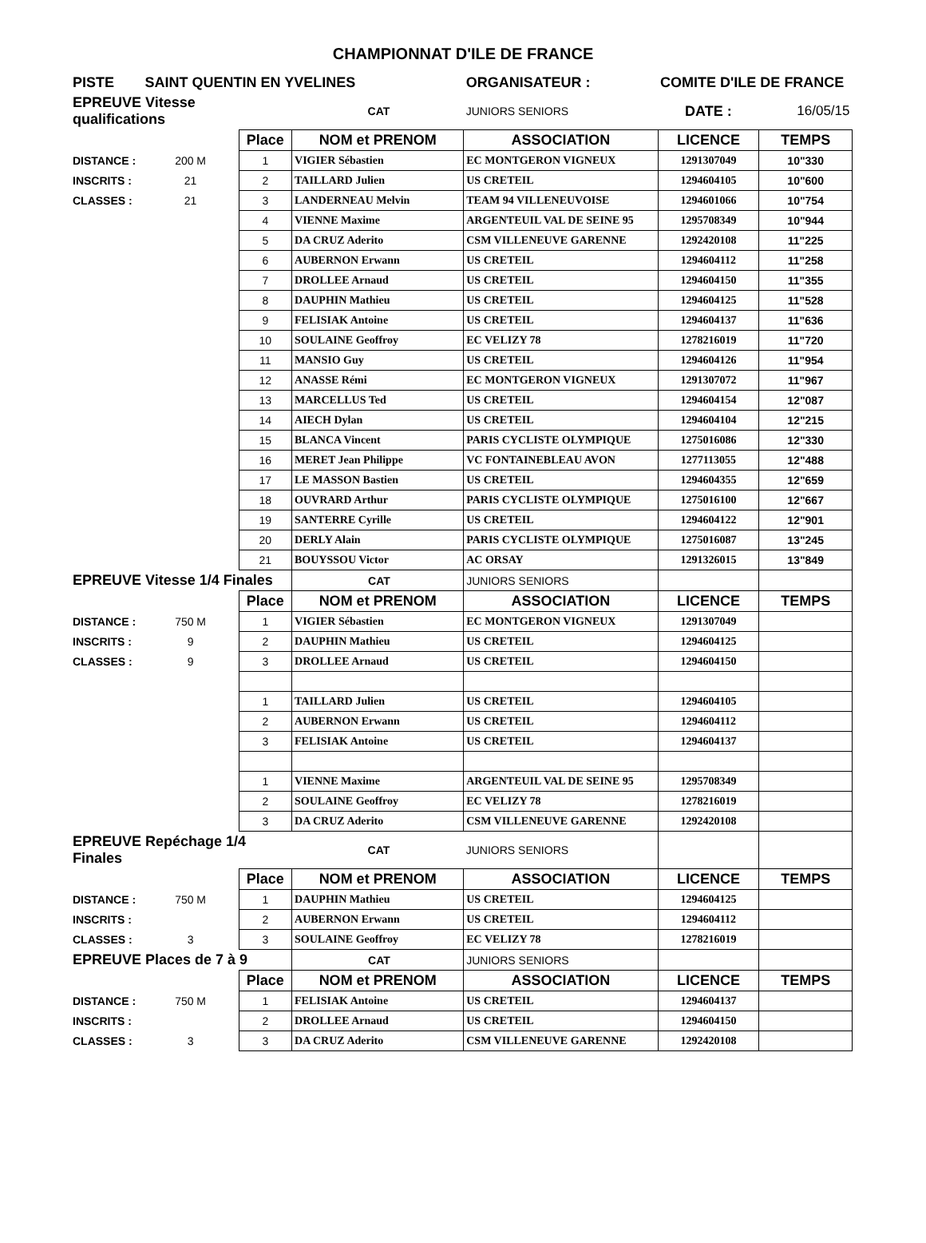CHAMPIONNAT D'ILE DE FRANCE
| PISTE | SAINT QUENTIN EN YVELINES | | | ORGANISATEUR : | COMITE D'ILE DE FRANCE | |
| EPREUVE Vitesse qualifications | | | CAT | JUNIORS SENIORS | DATE : | 16/05/15 |
| | | Place | NOM et PRENOM | ASSOCIATION | LICENCE | TEMPS |
| DISTANCE : | 200 M | 1 | VIGIER Sébastien | EC MONTGERON VIGNEUX | 1291307049 | 10"330 |
| INSCRITS : | 21 | 2 | TAILLARD Julien | US CRETEIL | 1294604105 | 10"600 |
| CLASSES : | 21 | 3 | LANDERNEAU Melvin | TEAM 94 VILLENEUVOISE | 1294601066 | 10"754 |
| | | 4 | VIENNE Maxime | ARGENTEUIL VAL DE SEINE 95 | 1295708349 | 10"944 |
| | | 5 | DA CRUZ Aderito | CSM VILLENEUVE GARENNE | 1292420108 | 11"225 |
| | | 6 | AUBERNON Erwann | US CRETEIL | 1294604112 | 11"258 |
| | | 7 | DROLLEE Arnaud | US CRETEIL | 1294604150 | 11"355 |
| | | 8 | DAUPHIN Mathieu | US CRETEIL | 1294604125 | 11"528 |
| | | 9 | FELISIAK Antoine | US CRETEIL | 1294604137 | 11"636 |
| | | 10 | SOULAINE Geoffroy | EC VELIZY 78 | 1278216019 | 11"720 |
| | | 11 | MANSIO Guy | US CRETEIL | 1294604126 | 11"954 |
| | | 12 | ANASSE Rémi | EC MONTGERON VIGNEUX | 1291307072 | 11"967 |
| | | 13 | MARCELLUS Ted | US CRETEIL | 1294604154 | 12"087 |
| | | 14 | AIECH Dylan | US CRETEIL | 1294604104 | 12"215 |
| | | 15 | BLANCA Vincent | PARIS CYCLISTE OLYMPIQUE | 1275016086 | 12"330 |
| | | 16 | MERET Jean Philippe | VC FONTAINEBLEAU AVON | 1277113055 | 12"488 |
| | | 17 | LE MASSON Bastien | US CRETEIL | 1294604355 | 12"659 |
| | | 18 | OUVRARD Arthur | PARIS CYCLISTE OLYMPIQUE | 1275016100 | 12"667 |
| | | 19 | SANTERRE Cyrille | US CRETEIL | 1294604122 | 12"901 |
| | | 20 | DERLY Alain | PARIS CYCLISTE OLYMPIQUE | 1275016087 | 13"245 |
| | | 21 | BOUYSSOU Victor | AC ORSAY | 1291326015 | 13"849 |
| EPREUVE Vitesse 1/4 Finales | | | CAT | JUNIORS SENIORS | | |
| | | Place | NOM et PRENOM | ASSOCIATION | LICENCE | TEMPS |
| DISTANCE : | 750 M | 1 | VIGIER Sébastien | EC MONTGERON VIGNEUX | 1291307049 | |
| INSCRITS : | 9 | 2 | DAUPHIN Mathieu | US CRETEIL | 1294604125 | |
| CLASSES : | 9 | 3 | DROLLEE Arnaud | US CRETEIL | 1294604150 | |
| | | 1 | TAILLARD Julien | US CRETEIL | 1294604105 | |
| | | 2 | AUBERNON Erwann | US CRETEIL | 1294604112 | |
| | | 3 | FELISIAK Antoine | US CRETEIL | 1294604137 | |
| | | 1 | VIENNE Maxime | ARGENTEUIL VAL DE SEINE 95 | 1295708349 | |
| | | 2 | SOULAINE Geoffroy | EC VELIZY 78 | 1278216019 | |
| | | 3 | DA CRUZ Aderito | CSM VILLENEUVE GARENNE | 1292420108 | |
| EPREUVE Repéchage 1/4 Finales | | | CAT | JUNIORS SENIORS | | |
| | | Place | NOM et PRENOM | ASSOCIATION | LICENCE | TEMPS |
| DISTANCE : | 750 M | 1 | DAUPHIN Mathieu | US CRETEIL | 1294604125 | |
| INSCRITS : | | 2 | AUBERNON Erwann | US CRETEIL | 1294604112 | |
| CLASSES : | 3 | 3 | SOULAINE Geoffroy | EC VELIZY 78 | 1278216019 | |
| EPREUVE Places de 7 à 9 | | | CAT | JUNIORS SENIORS | | |
| | | Place | NOM et PRENOM | ASSOCIATION | LICENCE | TEMPS |
| DISTANCE : | 750 M | 1 | FELISIAK Antoine | US CRETEIL | 1294604137 | |
| INSCRITS : | | 2 | DROLLEE Arnaud | US CRETEIL | 1294604150 | |
| CLASSES : | 3 | 3 | DA CRUZ Aderito | CSM VILLENEUVE GARENNE | 1292420108 | |